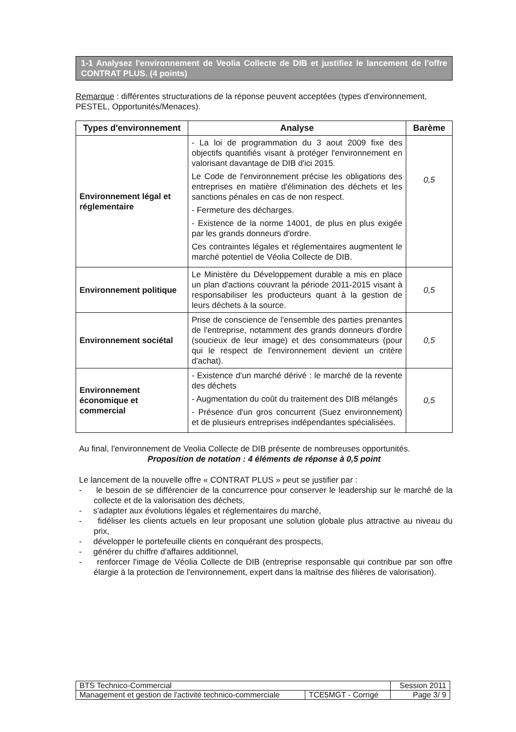1-1 Analysez l'environnement de Veolia Collecte de DIB et justifiez le lancement de l'offre CONTRAT PLUS. (4 points)
Remarque : différentes structurations de la réponse peuvent acceptées (types d'environnement, PESTEL, Opportunités/Menaces).
| Types d'environnement | Analyse | Barème |
| --- | --- | --- |
| Environnement légal et réglementaire | - La loi de programmation du 3 aout 2009 fixe des objectifs quantifiés visant à protéger l'environnement en valorisant davantage de DIB d'ici 2015. Le Code de l'environnement précise les obligations des entreprises en matière d'élimination des déchets et les sanctions pénales en cas de non respect. - Fermeture des décharges. - Existence de la norme 14001, de plus en plus exigée par les grands donneurs d'ordre. Ces contraintes légales et réglementaires augmentent le marché potentiel de Véolia Collecte de DIB. | 0,5 |
| Environnement politique | Le Ministère du Développement durable a mis en place un plan d'actions couvrant la période 2011-2015 visant à responsabiliser les producteurs quant à la gestion de leurs déchets à la source. | 0,5 |
| Environnement sociétal | Prise de conscience de l'ensemble des parties prenantes de l'entreprise, notamment des grands donneurs d'ordre (soucieux de leur image) et des consommateurs (pour qui le respect de l'environnement devient un critère d'achat). | 0,5 |
| Environnement économique et commercial | - Existence d'un marché dérivé : le marché de la revente des déchets - Augmentation du coût du traitement des DIB mélangés - Présence d'un gros concurrent (Suez environnement) et de plusieurs entreprises indépendantes spécialisées. | 0,5 |
Au final, l'environnement de Veolia Collecte de DIB présente de nombreuses opportunités.
Proposition de notation : 4 éléments de réponse à 0,5 point
Le lancement de la nouvelle offre « CONTRAT PLUS » peut se justifier par :
- le besoin de se différencier de la concurrence pour conserver le leadership sur le marché de la collecte et de la valorisation des déchets,
- s'adapter aux évolutions légales et réglementaires du marché,
- fidéliser les clients actuels en leur proposant une solution globale plus attractive au niveau du prix,
- développer le portefeuille clients en conquérant des prospects,
- générer du chiffre d'affaires additionnel,
- renforcer l'image de Véolia Collecte de DIB (entreprise responsable qui contribue par son offre élargie à la protection de l'environnement, expert dans la maîtrise des filières de valorisation).
| BTS Technico-Commercial | | Session 2011 |
| Management et gestion de l'activité technico-commerciale | TCE5MGT - Corrigé | Page 3/ 9 |